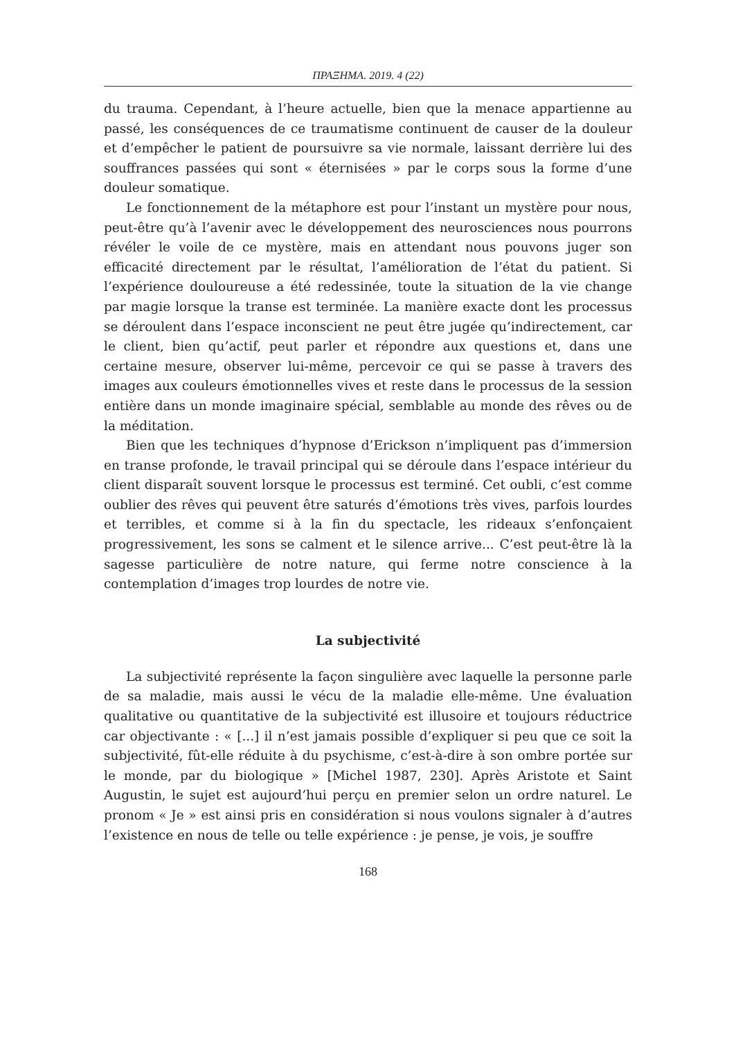ΠΡΑΞΗΜΑ. 2019. 4 (22)
du trauma. Cependant, à l’heure actuelle, bien que la menace appartienne au passé, les conséquences de ce traumatisme continuent de causer de la douleur et d’empêcher le patient de poursuivre sa vie normale, laissant derrière lui des souffrances passées qui sont « éternisées » par le corps sous la forme d’une douleur somatique.
Le fonctionnement de la métaphore est pour l’instant un mystère pour nous, peut-être qu’à l’avenir avec le développement des neurosciences nous pourrons révéler le voile de ce mystère, mais en attendant nous pouvons juger son efficacité directement par le résultat, l’amélioration de l’état du patient. Si l’expérience douloureuse a été redessinée, toute la situation de la vie change par magie lorsque la transe est terminée. La manière exacte dont les processus se déroulent dans l’espace inconscient ne peut être jugée qu’indirectement, car le client, bien qu’actif, peut parler et répondre aux questions et, dans une certaine mesure, observer lui-même, percevoir ce qui se passe à travers des images aux couleurs émotionnelles vives et reste dans le processus de la session entière dans un monde imaginaire spécial, semblable au monde des rêves ou de la méditation.
Bien que les techniques d’hypnose d’Erickson n’impliquent pas d’immersion en transe profonde, le travail principal qui se déroule dans l’espace intérieur du client disparaît souvent lorsque le processus est terminé. Cet oubli, c’est comme oublier des rêves qui peuvent être saturés d’émotions très vives, parfois lourdes et terribles, et comme si à la fin du spectacle, les rideaux s’enfonçaient progressivement, les sons se calment et le silence arrive... C’est peut-être là la sagesse particulière de notre nature, qui ferme notre conscience à la contemplation d’images trop lourdes de notre vie.
La subjectivité
La subjectivité représente la façon singulière avec laquelle la personne parle de sa maladie, mais aussi le vécu de la maladie elle-même. Une évaluation qualitative ou quantitative de la subjectivité est illusoire et toujours réductrice car objectivante : « [...] il n’est jamais possible d’expliquer si peu que ce soit la subjectivité, fût-elle réduite à du psychisme, c’est-à-dire à son ombre portée sur le monde, par du biologique » [Michel 1987, 230]. Après Aristote et Saint Augustin, le sujet est aujourd’hui perçu en premier selon un ordre naturel. Le pronom « Je » est ainsi pris en considération si nous voulons signaler à d’autres l’existence en nous de telle ou telle expérience : je pense, je vois, je souffre
168